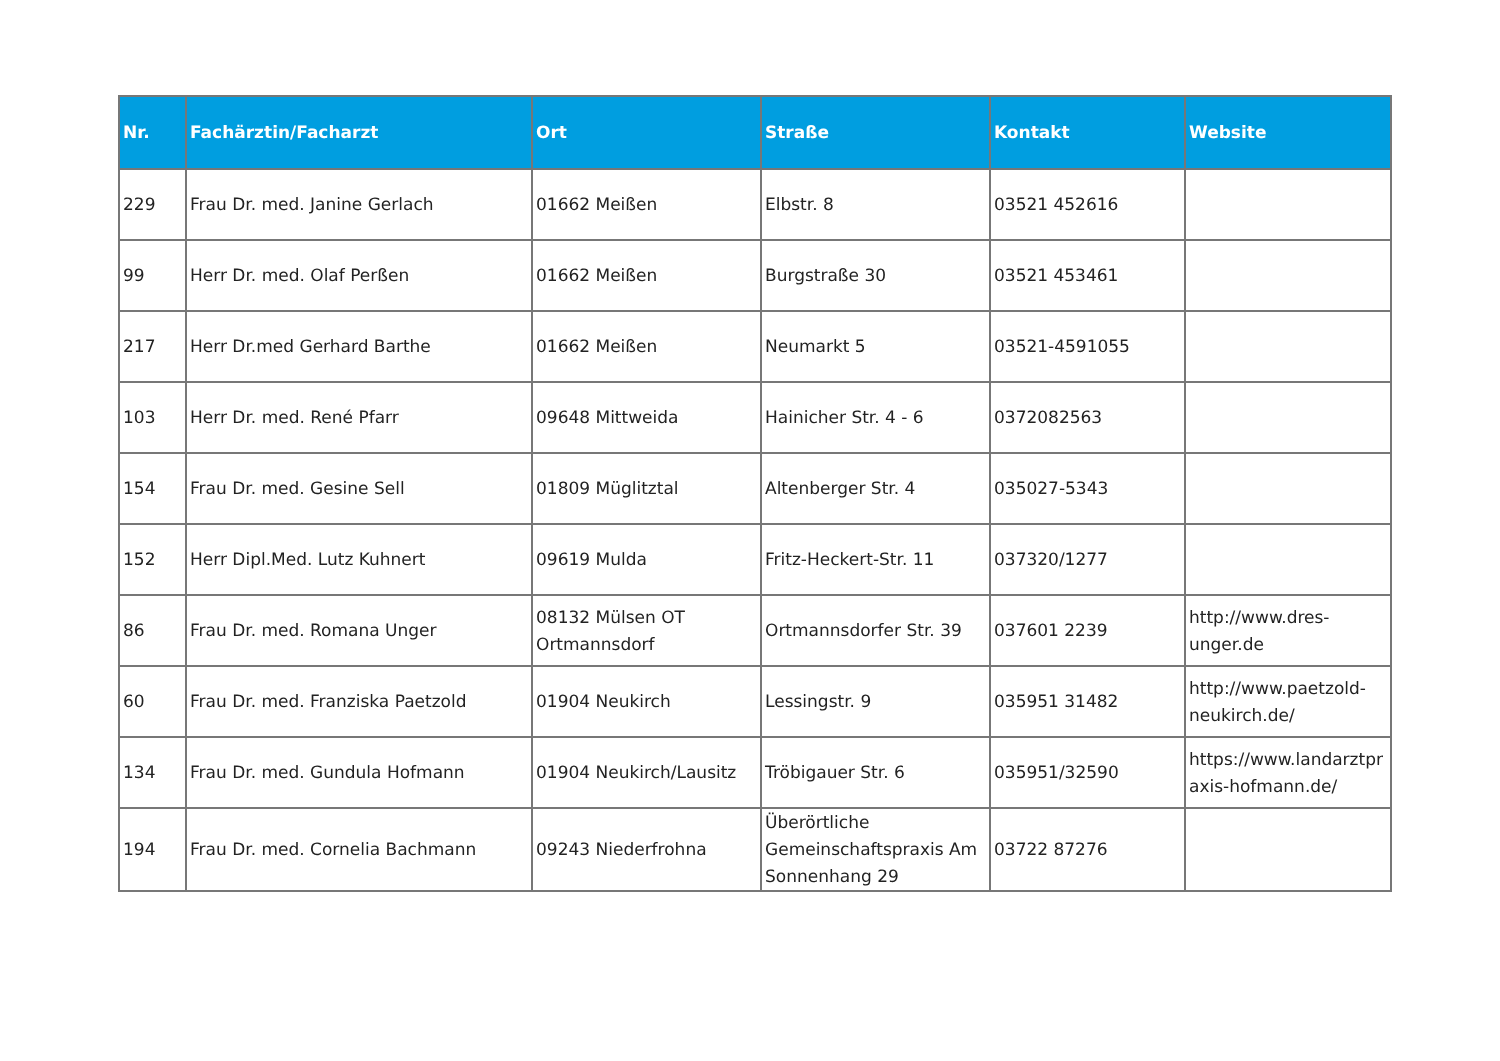| Nr. | Fachärztin/Facharzt | Ort | Straße | Kontakt | Website |
| --- | --- | --- | --- | --- | --- |
| 229 | Frau Dr. med. Janine Gerlach | 01662 Meißen | Elbstr. 8 | 03521 452616 | |
| 99 | Herr Dr. med. Olaf Perßen | 01662 Meißen | Burgstraße 30 | 03521 453461 | |
| 217 | Herr Dr.med Gerhard Barthe | 01662 Meißen | Neumarkt 5 | 03521-4591055 | |
| 103 | Herr Dr. med. René Pfarr | 09648 Mittweida | Hainicher Str. 4 - 6 | 0372082563 | |
| 154 | Frau Dr. med. Gesine Sell | 01809 Müglitztal | Altenberger Str. 4 | 035027-5343 | |
| 152 | Herr Dipl.Med. Lutz Kuhnert | 09619 Mulda | Fritz-Heckert-Str. 11 | 037320/1277 | |
| 86 | Frau Dr. med. Romana Unger | 08132 Mülsen OT Ortmannsdorf | Ortmannsdorfer Str. 39 | 037601 2239 | http://www.dres-unger.de |
| 60 | Frau Dr. med. Franziska Paetzold | 01904 Neukirch | Lessingstr. 9 | 035951 31482 | http://www.paetzold-neukirch.de/ |
| 134 | Frau Dr. med. Gundula Hofmann | 01904 Neukirch/Lausitz | Tröbigauer Str. 6 | 035951/32590 | https://www.landarztpraxis-hofmann.de/ |
| 194 | Frau Dr. med. Cornelia Bachmann | 09243 Niederfrohna | Überörtliche Gemeinschaftspraxis Am Sonnenhang 29 | 03722 87276 | |